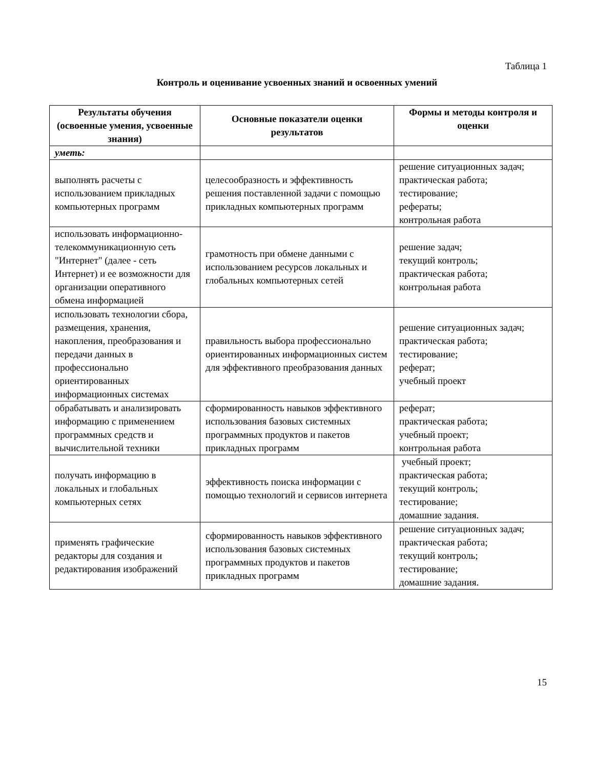Таблица 1
Контроль и оценивание усвоенных знаний и освоенных умений
| Результаты обучения (освоенные умения, усвоенные знания) | Основные показатели оценки результатов | Формы и методы контроля и оценки |
| --- | --- | --- |
| уметь: | | |
| выполнять расчеты с использованием прикладных компьютерных программ | целесообразность и эффективность решения поставленной задачи с помощью прикладных компьютерных программ | решение ситуационных задач; практическая работа; тестирование; рефераты; контрольная работа |
| использовать информационно-телекоммуникационную сеть "Интернет" (далее - сеть Интернет) и ее возможности для организации оперативного обмена информацией | грамотность при обмене данными с использованием ресурсов локальных и глобальных компьютерных сетей | решение задач; текущий контроль; практическая работа; контрольная работа |
| использовать технологии сбора, размещения, хранения, накопления, преобразования и передачи данных в профессионально ориентированных информационных системах | правильность выбора профессионально ориентированных информационных систем для эффективного преобразования данных | решение ситуационных задач; практическая работа; тестирование; реферат; учебный проект |
| обрабатывать и анализировать информацию с применением программных средств и вычислительной техники | сформированность навыков эффективного использования базовых системных программных продуктов и пакетов прикладных программ | реферат; практическая работа; учебный проект; контрольная работа |
| получать информацию в локальных и глобальных компьютерных сетях | эффективность поиска информации с помощью технологий и сервисов интернета | учебный проект; практическая работа; текущий контроль; тестирование; домашние задания. |
| применять графические редакторы для создания и редактирования изображений | сформированность навыков эффективного использования базовых системных программных продуктов и пакетов прикладных программ | решение ситуационных задач; практическая работа; текущий контроль; тестирование; домашние задания. |
15